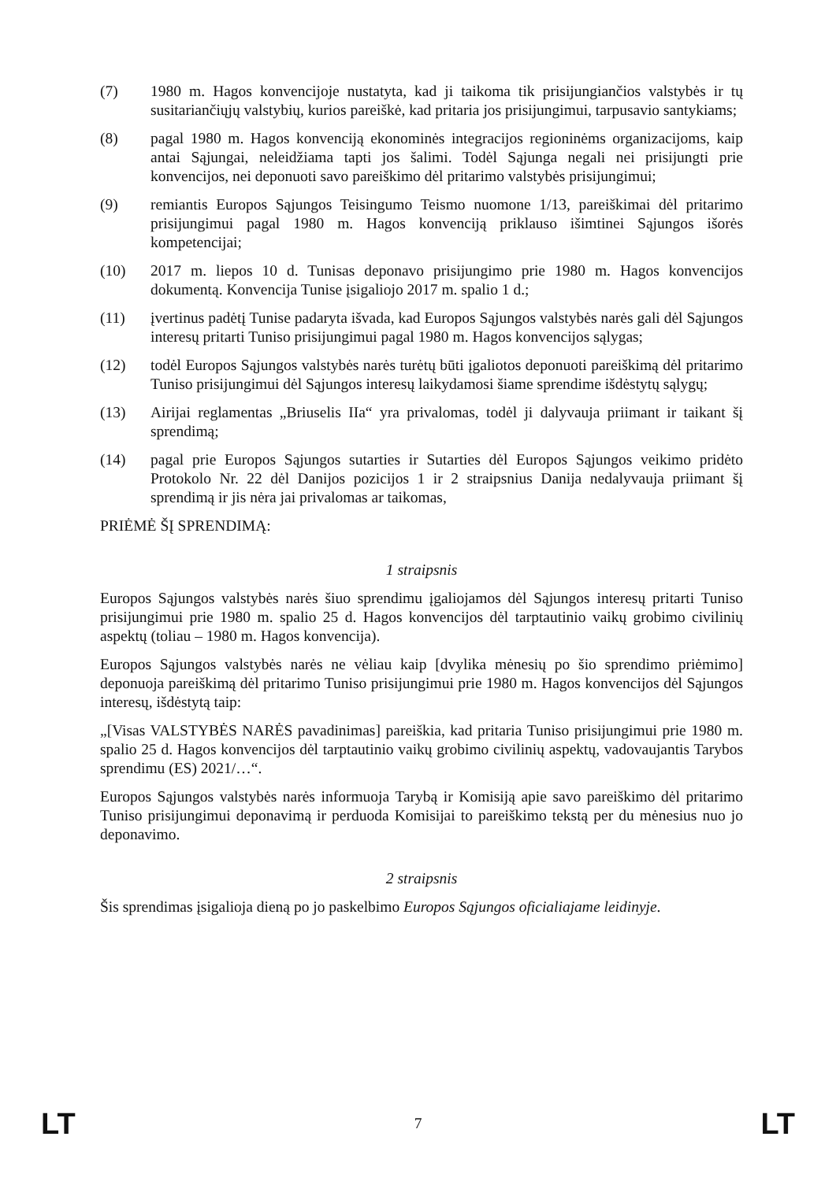(7) 1980 m. Hagos konvencijoje nustatyta, kad ji taikoma tik prisijungiančios valstybės ir tų susitariančiųjų valstybių, kurios pareiškė, kad pritaria jos prisijungimui, tarpusavio santykiams;
(8) pagal 1980 m. Hagos konvenciją ekonominės integracijos regioninėms organizacijoms, kaip antai Sąjungai, neleidžiama tapti jos šalimi. Todėl Sąjunga negali nei prisijungti prie konvencijos, nei deponuoti savo pareiškimo dėl pritarimo valstybės prisijungimui;
(9) remiantis Europos Sąjungos Teisingumo Teismo nuomone 1/13, pareiškimai dėl pritarimo prisijungimui pagal 1980 m. Hagos konvenciją priklauso išimtinei Sąjungos išorės kompetencijai;
(10) 2017 m. liepos 10 d. Tunisas deponavo prisijungimo prie 1980 m. Hagos konvencijos dokumentą. Konvencija Tunise įsigaliojo 2017 m. spalio 1 d.;
(11) įvertinus padėtį Tunise padaryta išvada, kad Europos Sąjungos valstybės narės gali dėl Sąjungos interesų pritarti Tuniso prisijungimui pagal 1980 m. Hagos konvencijos sąlygas;
(12) todėl Europos Sąjungos valstybės narės turėtų būti įgaliotos deponuoti pareiškimą dėl pritarimo Tuniso prisijungimui dėl Sąjungos interesų laikydamosi šiame sprendime išdėstytų sąlygų;
(13) Airijai reglamentas „Briuselis IIa“ yra privalomas, todėl ji dalyvauja priimant ir taikant šį sprendimą;
(14) pagal prie Europos Sąjungos sutarties ir Sutarties dėl Europos Sąjungos veikimo pridėto Protokolo Nr. 22 dėl Danijos pozicijos 1 ir 2 straipsnius Danija nedalyvauja priimant šį sprendimą ir jis nėra jai privalomas ar taikomas,
PRIĖMĖ ŠĮ SPRENDIMĄ:
1 straipsnis
Europos Sąjungos valstybės narės šiuo sprendimu įgaliojamos dėl Sąjungos interesų pritarti Tuniso prisijungimui prie 1980 m. spalio 25 d. Hagos konvencijos dėl tarptautinio vaikų grobimo civilinių aspektų (toliau – 1980 m. Hagos konvencija).
Europos Sąjungos valstybės narės ne vėliau kaip [dvylika mėnesių po šio sprendimo priėmimo] deponuoja pareiškimą dėl pritarimo Tuniso prisijungimui prie 1980 m. Hagos konvencijos dėl Sąjungos interesų, išdėstytą taip:
„[Visas VALSTYBĖS NARĖS pavadinimas] pareiškia, kad pritaria Tuniso prisijungimui prie 1980 m. spalio 25 d. Hagos konvencijos dėl tarptautinio vaikų grobimo civilinių aspektų, vadovaujantis Tarybos sprendimu (ES) 2021/…“.
Europos Sąjungos valstybės narės informuoja Tarybą ir Komisiją apie savo pareiškimo dėl pritarimo Tuniso prisijungimui deponavimą ir perduoda Komisijai to pareiškimo tekstą per du mėnesius nuo jo deponavimo.
2 straipsnis
Šis sprendimas įsigalioja dieną po jo paskelbimo Europos Sąjungos oficialiajame leidinyje.
LT 7 LT